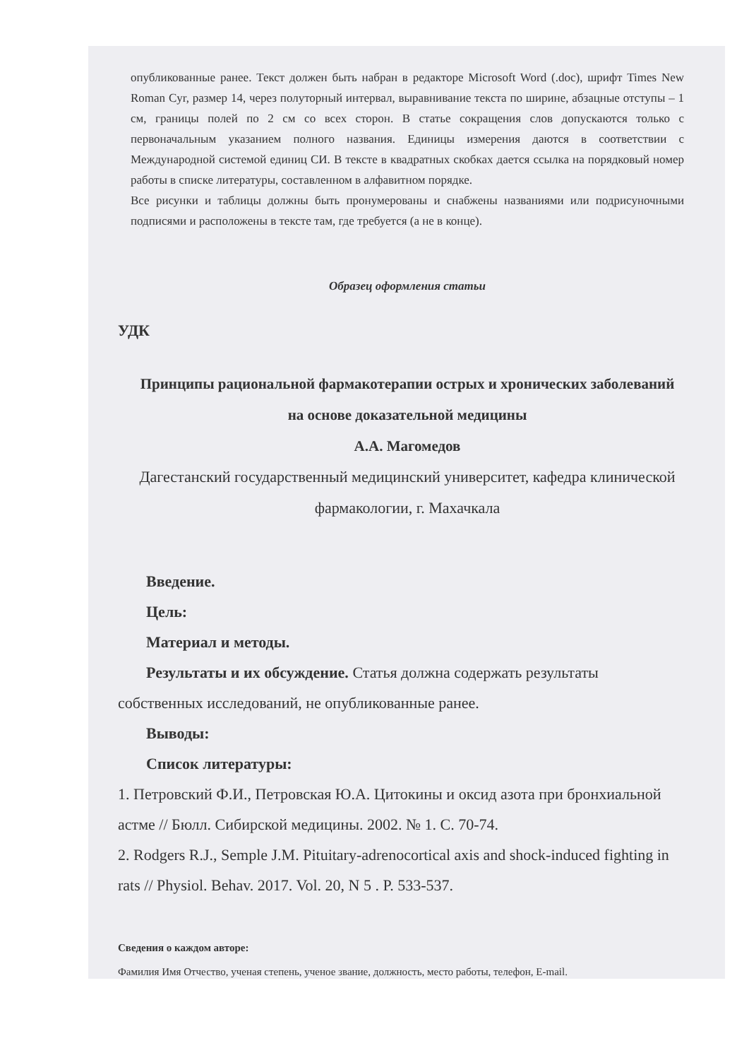опубликованные ранее. Текст должен быть набран в редакторе Microsoft Word (.doc), шрифт Times New Roman Cyr, размер 14, через полуторный интервал, выравнивание текста по ширине, абзацные отступы – 1 см, границы полей по 2 см со всех сторон. В статье сокращения слов допускаются только с первоначальным указанием полного названия. Единицы измерения даются в соответствии с Международной системой единиц СИ. В тексте в квадратных скобках дается ссылка на порядковый номер работы в списке литературы, составленном в алфавитном порядке.
Все рисунки и таблицы должны быть пронумерованы и снабжены названиями или подрисуночными подписями и расположены в тексте там, где требуется (а не в конце).
Образец оформления статьи
УДК
Принципы рациональной фармакотерапии острых и хронических заболеваний на основе доказательной медицины
А.А. Магомедов
Дагестанский государственный медицинский университет, кафедра клинической фармакологии, г. Махачкала
Введение.
Цель:
Материал и методы.
Результаты и их обсуждение. Статья должна содержать результаты собственных исследований, не опубликованные ранее.
Выводы:
Список литературы:
1. Петровский Ф.И., Петровская Ю.А. Цитокины и оксид азота при бронхиальной астме // Бюлл. Сибирской медицины. 2002. № 1. С. 70-74.
2. Rodgers R.J., Semple J.M. Pituitary-adrenocortical axis and shock-induced fighting in rats // Physiol. Behav. 2017. Vol. 20, N 5 . P. 533-537.
Сведения о каждом авторе:
Фамилия Имя Отчество, ученая степень, ученое звание, должность, место работы, телефон, E-mail.